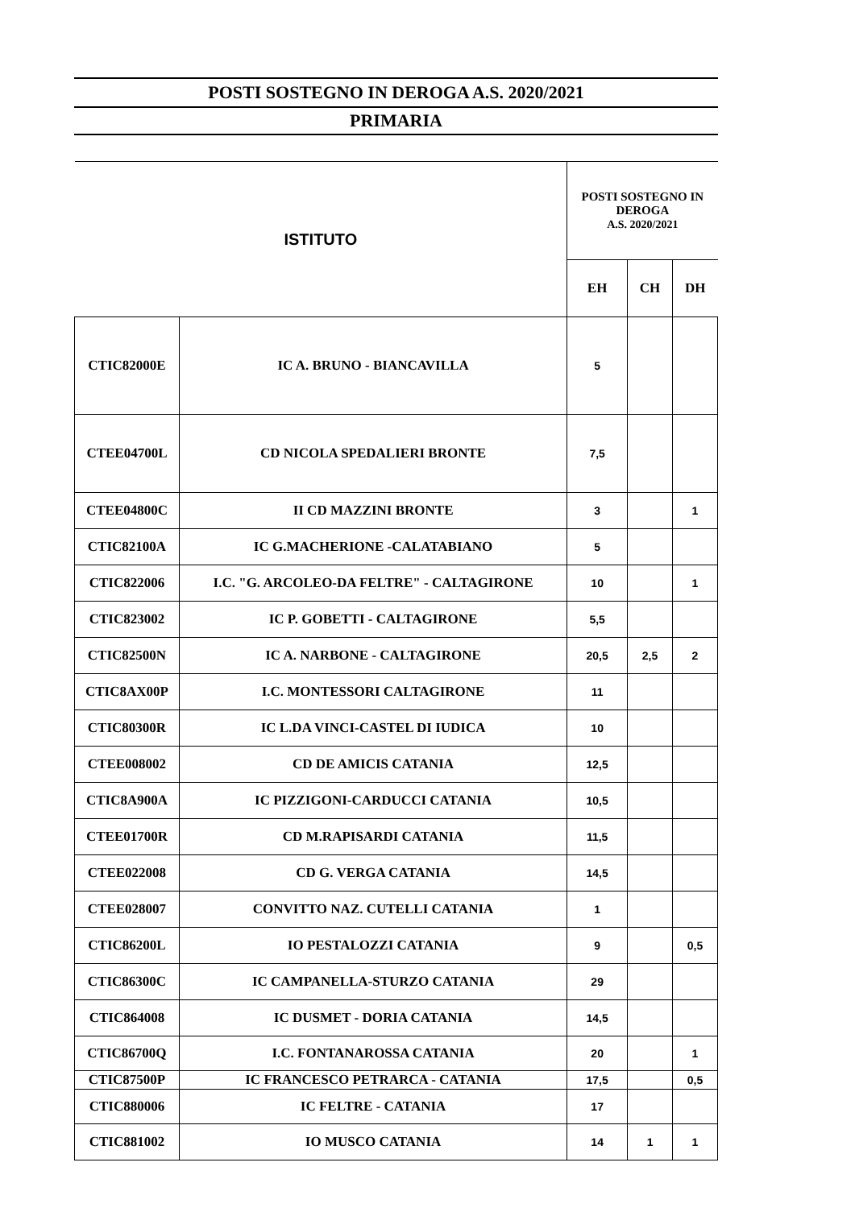POSTI SOSTEGNO IN DEROGA A.S. 2020/2021
PRIMARIA
| ISTITUTO | | POSTI SOSTEGNO IN DEROGA A.S. 2020/2021 | | |
| --- | --- | --- | --- | --- |
| | | EH | CH | DH |
| CTIC82000E | IC A. BRUNO - BIANCAVILLA | 5 | | |
| CTEE04700L | CD NICOLA SPEDALIERI BRONTE | 7,5 | | |
| CTEE04800C | II CD MAZZINI BRONTE | 3 | | 1 |
| CTIC82100A | IC G.MACHERIONE -CALATABIANO | 5 | | |
| CTIC822006 | I.C. "G. ARCOLEO-DA FELTRE" - CALTAGIRONE | 10 | | 1 |
| CTIC823002 | IC P. GOBETTI - CALTAGIRONE | 5,5 | | |
| CTIC82500N | IC A. NARBONE - CALTAGIRONE | 20,5 | 2,5 | 2 |
| CTIC8AX00P | I.C. MONTESSORI CALTAGIRONE | 11 | | |
| CTIC80300R | IC L.DA VINCI-CASTEL DI IUDICA | 10 | | |
| CTEE008002 | CD DE AMICIS CATANIA | 12,5 | | |
| CTIC8A900A | IC PIZZIGONI-CARDUCCI CATANIA | 10,5 | | |
| CTEE01700R | CD M.RAPISARDI CATANIA | 11,5 | | |
| CTEE022008 | CD G. VERGA CATANIA | 14,5 | | |
| CTEE028007 | CONVITTO NAZ. CUTELLI CATANIA | 1 | | |
| CTIC86200L | IO PESTALOZZI CATANIA | 9 | | 0,5 |
| CTIC86300C | IC CAMPANELLA-STURZO CATANIA | 29 | | |
| CTIC864008 | IC DUSMET - DORIA CATANIA | 14,5 | | |
| CTIC86700Q | I.C. FONTANAROSSA CATANIA | 20 | | 1 |
| CTIC87500P | IC FRANCESCO PETRARCA - CATANIA | 17,5 | | 0,5 |
| CTIC880006 | IC FELTRE - CATANIA | 17 | | |
| CTIC881002 | IO MUSCO CATANIA | 14 | 1 | 1 |